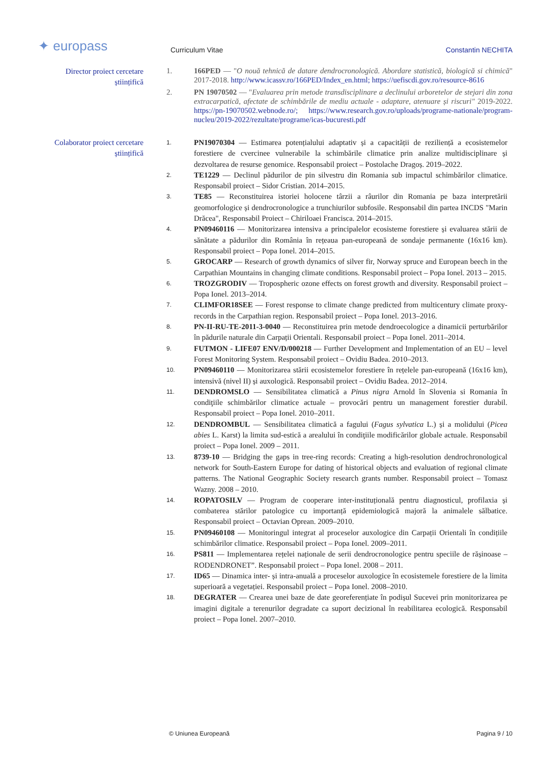✦ europass Curriculum Vitae Constantin NECHITA
Director proiect cercetare
științifică
1. 166PED — "O nouă tehnică de datare dendrocronologică. Abordare statistică, biologică si chimică" 2017-2018. http://www.icassv.ro/166PED/Index_en.html; https://uefiscdi.gov.ro/resource-8616
2. PN 19070502 — "Evaluarea prin metode transdisciplinare a declinului arboretelor de stejari din zona extracarpatică, afectate de schimbările de mediu actuale - adaptare, atenuare și riscuri" 2019-2022. https://pn-19070502.webnode.ro/; https://www.research.gov.ro/uploads/programe-nationale/program-nucleu/2019-2022/rezultate/programe/icas-bucuresti.pdf
Colaborator proiect cercetare
științifică
1.
PN19070304 — Estimarea potențialului adaptativ și a capacității de reziliență a ecosistemelor forestiere de cvercinee vulnerabile la schimbările climatice prin analize multidisciplinare și dezvoltarea de resurse genomice. Responsabil proiect – Postolache Dragoș. 2019–2022.
2.
TE1229 — Declinul pădurilor de pin silvestru din Romania sub impactul schimbărilor climatice. Responsabil proiect – Sidor Cristian. 2014–2015.
3.
TE85 — Reconstituirea istoriei holocene târzii a râurilor din Romania pe baza interpretării geomorfologice și dendrocronologice a trunchiurilor subfosile. Responsabil din partea INCDS "Marin Drăcea", Responsabil Proiect – Chiriloaei Francisca. 2014–2015.
4.
PN09460116 — Monitorizarea intensiva a principalelor ecosisteme forestiere și evaluarea stării de sănătate a pădurilor din România în rețeaua pan-europeană de sondaje permanente (16x16 km). Responsabil proiect – Popa Ionel. 2014–2015.
5.
GROCARP — Research of growth dynamics of silver fir, Norway spruce and European beech in the Carpathian Mountains in changing climate conditions. Responsabil proiect – Popa Ionel. 2013 – 2015.
6.
TROZGRODIV — Tropospheric ozone effects on forest growth and diversity. Responsabil proiect – Popa Ionel. 2013–2014.
7.
CLIMFOR18SEE — Forest response to climate change predicted from multicentury climate proxy-records in the Carpathian region. Responsabil proiect – Popa Ionel. 2013–2016.
8.
PN-II-RU-TE-2011-3-0040 — Reconstituirea prin metode dendroecologice a dinamicii perturbărilor în pădurile naturale din Carpații Orientali. Responsabil proiect – Popa Ionel. 2011–2014.
9.
FUTMON - LIFE07 ENV/D/000218 — Further Development and Implementation of an EU – level Forest Monitoring System. Responsabil proiect – Ovidiu Badea. 2010–2013.
10.
PN09460110 — Monitorizarea stării ecosistemelor forestiere în rețelele pan-europeană (16x16 km), intensivă (nivel II) și auxologică. Responsabil proiect – Ovidiu Badea. 2012–2014.
11.
DENDROMSLO — Sensibilitatea climatică a Pinus nigra Arnold în Slovenia si Romania în condiţiile schimbărilor climatice actuale – provocări pentru un management forestier durabil. Responsabil proiect – Popa Ionel. 2010–2011.
12.
DENDROMBUL — Sensibilitatea climatică a fagului (Fagus sylvatica L.) și a molidului (Picea abies L. Karst) la limita sud-estică a arealului în condiţiile modificărilor globale actuale. Responsabil proiect – Popa Ionel. 2009 – 2011.
13.
8739-10 — Bridging the gaps in tree-ring records: Creating a high-resolution dendrochronological network for South-Eastern Europe for dating of historical objects and evaluation of regional climate patterns. The National Geographic Society research grants number. Responsabil proiect – Tomasz Wazny. 2008 – 2010.
14.
ROPATOSILV — Program de cooperare inter-instituțională pentru diagnosticul, profilaxia și combaterea stărilor patologice cu importanță epidemiologică majoră la animalele sălbatice. Responsabil proiect – Octavian Oprean. 2009–2010.
15.
PN09460108 — Monitoringul integrat al proceselor auxologice din Carpații Orientali în condițiile schimbărilor climatice. Responsabil proiect – Popa Ionel. 2009–2011.
16.
PS811 — Implementarea rețelei naționale de serii dendrocronologice pentru speciile de rășinoase – RODENDRONET”. Responsabil proiect – Popa Ionel. 2008 – 2011.
17.
ID65 — Dinamica inter- și intra-anuală a proceselor auxologice în ecosistemele forestiere de la limita superioară a vegetației. Responsabil proiect – Popa Ionel. 2008–2010.
18.
DEGRATER — Crearea unei baze de date georeferențiate în podișul Sucevei prin monitorizarea pe imagini digitale a terenurilor degradate ca suport decizional în reabilitarea ecologică. Responsabil proiect – Popa Ionel. 2007–2010.
© Uniunea Europeană Pagina 9 / 10